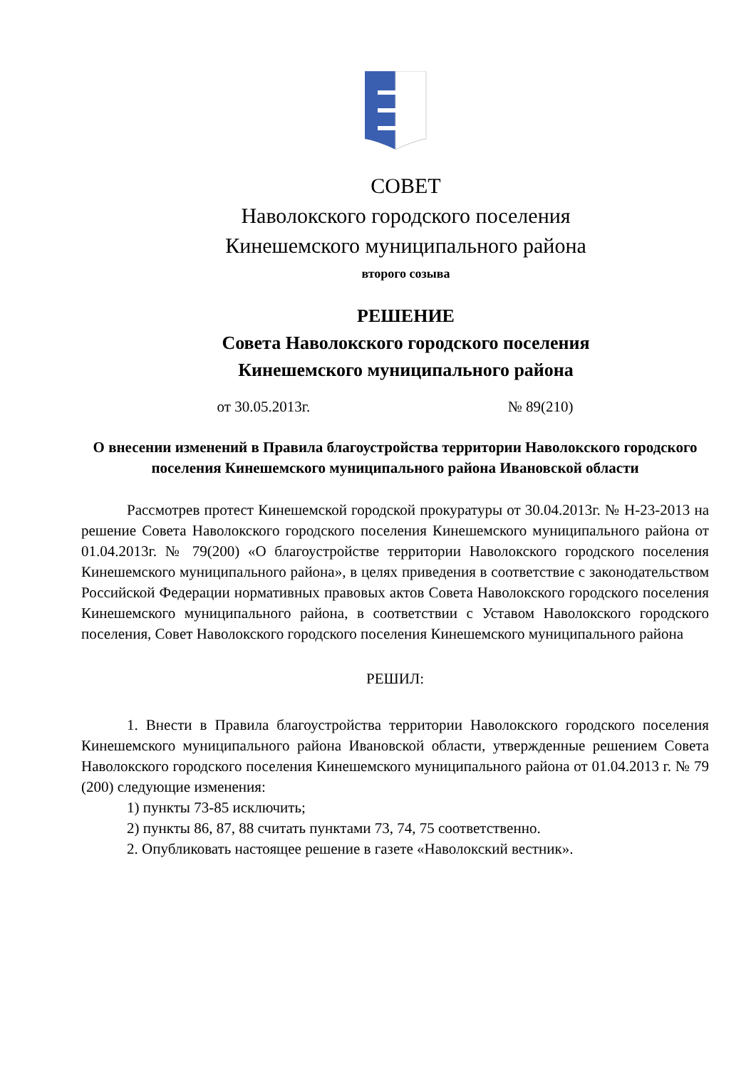СОВЕТ
Наволокского городского поселения
Кинешемского муниципального района
второго созыва
РЕШЕНИЕ
Совета Наволокского городского поселения
Кинешемского муниципального района
от 30.05.2013г. № 89(210)
О внесении изменений в Правила благоустройства территории Наволокского городского поселения Кинешемского муниципального района Ивановской области
Рассмотрев протест Кинешемской городской прокуратуры от 30.04.2013г. № Н-23-2013 на решение Совета Наволокского городского поселения Кинешемского муниципального района от 01.04.2013г. № 79(200) «О благоустройстве территории Наволокского городского поселения Кинешемского муниципального района», в целях приведения в соответствие с законодательством Российской Федерации нормативных правовых актов Совета Наволокского городского поселения Кинешемского муниципального района, в соответствии с Уставом Наволокского городского поселения, Совет Наволокского городского поселения Кинешемского муниципального района
РЕШИЛ:
1. Внести в Правила благоустройства территории Наволокского городского поселения Кинешемского муниципального района Ивановской области, утвержденные решением Совета Наволокского городского поселения Кинешемского муниципального района от 01.04.2013 г. № 79 (200) следующие изменения:
1) пункты 73-85 исключить;
2) пункты 86, 87, 88 считать пунктами 73, 74, 75 соответственно.
2. Опубликовать настоящее решение в газете «Наволокский вестник».